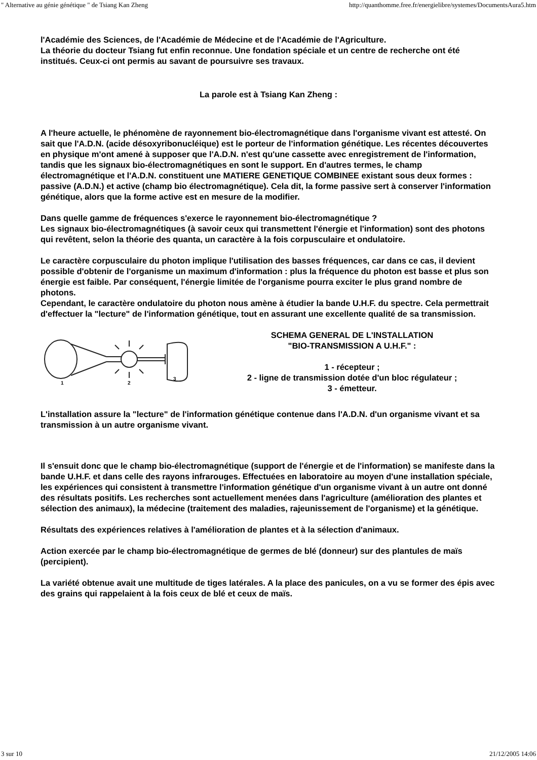" Alternative au génie génétique " de Tsiang Kan Zheng http://quanthomme.free.fr/energielibre/systemes/DocumentsAura5.htm
l'Académie des Sciences, de l'Académie de Médecine et de l'Académie de l'Agriculture.
La théorie du docteur Tsiang fut enfin reconnue. Une fondation spéciale et un centre de recherche ont été institués. Ceux-ci ont permis au savant de poursuivre ses travaux.
La parole est à Tsiang Kan Zheng :
A l'heure actuelle, le phénomène de rayonnement bio-électromagnétique dans l'organisme vivant est attesté. On sait que l'A.D.N. (acide désoxyribonucléique) est le porteur de l'information génétique. Les récentes découvertes en physique m'ont amené à supposer que l'A.D.N. n'est qu'une cassette avec enregistrement de l'information, tandis que les signaux bio-électromagnétiques en sont le support. En d'autres termes, le champ électromagnétique et l'A.D.N. constituent une MATIERE GENETIQUE COMBINEE existant sous deux formes : passive (A.D.N.) et active (champ bio électromagnétique). Cela dit, la forme passive sert à conserver l'information génétique, alors que la forme active est en mesure de la modifier.
Dans quelle gamme de fréquences s'exerce le rayonnement bio-électromagnétique ?
Les signaux bio-électromagnétiques (à savoir ceux qui transmettent l'énergie et l'information) sont des photons qui revêtent, selon la théorie des quanta, un caractère à la fois corpusculaire et ondulatoire.
Le caractère corpusculaire du photon implique l'utilisation des basses fréquences, car dans ce cas, il devient possible d'obtenir de l'organisme un maximum d'information : plus la fréquence du photon est basse et plus son énergie est faible. Par conséquent, l'énergie limitée de l'organisme pourra exciter le plus grand nombre de photons.
Cependant, le caractère ondulatoire du photon nous amène à étudier la bande U.H.F. du spectre. Cela permettrait d'effectuer la "lecture" de l'information génétique, tout en assurant une excellente qualité de sa transmission.
1
2
3
SCHEMA GENERAL DE L'INSTALLATION
"BIO-TRANSMISSION A U.H.F." :
1 - récepteur ;
2 - ligne de transmission dotée d'un bloc régulateur ;
3 - émetteur.
L'installation assure la "lecture" de l'information génétique contenue dans l'A.D.N. d'un organisme vivant et sa transmission à un autre organisme vivant.
Il s'ensuit donc que le champ bio-électromagnétique (support de l'énergie et de l'information) se manifeste dans la bande U.H.F. et dans celle des rayons infrarouges. Effectuées en laboratoire au moyen d'une installation spéciale, les expériences qui consistent à transmettre l'information génétique d'un organisme vivant à un autre ont donné des résultats positifs. Les recherches sont actuellement menées dans l'agriculture (amélioration des plantes et sélection des animaux), la médecine (traitement des maladies, rajeunissement de l'organisme) et la génétique.
Résultats des expériences relatives à l'amélioration de plantes et à la sélection d'animaux.
Action exercée par le champ bio-électromagnétique de germes de blé (donneur) sur des plantules de maïs (percipient).
La variété obtenue avait une multitude de tiges latérales. A la place des panicules, on a vu se former des épis avec des grains qui rappelaient à la fois ceux de blé et ceux de maïs.
3 sur 10 21/12/2005 14:06